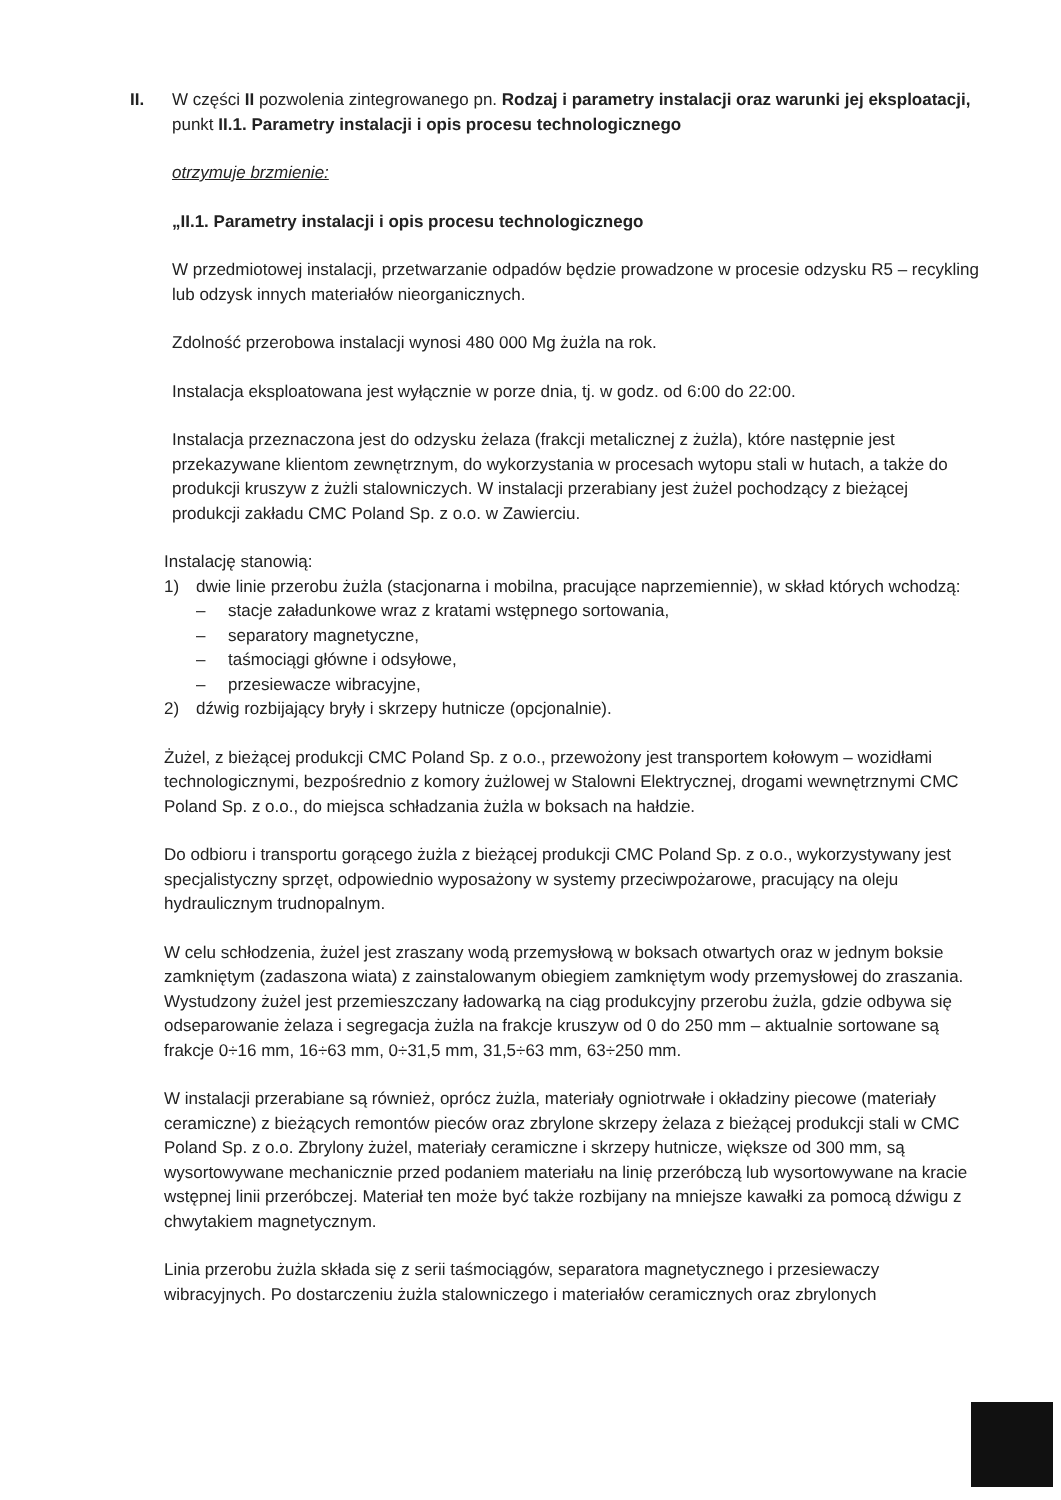II. W części II pozwolenia zintegrowanego pn. Rodzaj i parametry instalacji oraz warunki jej eksploatacji,
punkt II.1. Parametry instalacji i opis procesu technologicznego
otrzymuje brzmienie:
„II.1. Parametry instalacji i opis procesu technologicznego
W przedmiotowej instalacji, przetwarzanie odpadów będzie prowadzone w procesie odzysku R5 – recykling lub odzysk innych materiałów nieorganicznych.
Zdolność przerobowa instalacji wynosi 480 000 Mg żużla na rok.
Instalacja eksploatowana jest wyłącznie w porze dnia, tj. w godz. od 6:00 do 22:00.
Instalacja przeznaczona jest do odzysku żelaza (frakcji metalicznej z żużla), które następnie jest przekazywane klientom zewnętrznym, do wykorzystania w procesach wytopu stali w hutach, a także do produkcji kruszyw z żużli stalowniczych. W instalacji przerabiany jest żużel pochodzący z bieżącej produkcji zakładu CMC Poland Sp. z o.o. w Zawierciu.
Instalację stanowią:
1) dwie linie przerobu żużla (stacjonarna i mobilna, pracujące naprzemiennie), w skład których wchodzą:
– stacje załadunkowe wraz z kratami wstępnego sortowania,
– separatory magnetyczne,
– taśmociągi główne i odsyłowe,
– przesiewacze wibracyjne,
2) dźwig rozbijający bryły i skrzepy hutnicze (opcjonalnie).
Żużel, z bieżącej produkcji CMC Poland Sp. z o.o., przewożony jest transportem kołowym – wozidłami technologicznymi, bezpośrednio z komory żużlowej w Stalowni Elektrycznej, drogami wewnętrznymi CMC Poland Sp. z o.o., do miejsca schładzania żużla w boksach na hałdzie.
Do odbioru i transportu gorącego żużla z bieżącej produkcji CMC Poland Sp. z o.o., wykorzystywany jest specjalistyczny sprzęt, odpowiednio wyposażony w systemy przeciwpożarowe, pracujący na oleju hydraulicznym trudnopalnym.
W celu schłodzenia, żużel jest zraszany wodą przemysłową w boksach otwartych oraz w jednym boksie zamkniętym (zadaszona wiata) z zainstalowanym obiegiem zamkniętym wody przemysłowej do zraszania. Wystudzony żużel jest przemieszczany ładowarką na ciąg produkcyjny przerobu żużla, gdzie odbywa się odseparowanie żelaza i segregacja żużla na frakcje kruszyw od 0 do 250 mm – aktualnie sortowane są frakcje 0÷16 mm, 16÷63 mm, 0÷31,5 mm, 31,5÷63 mm, 63÷250 mm.
W instalacji przerabiane są również, oprócz żużla, materiały ogniotrwałe i okładziny piecowe (materiały ceramiczne) z bieżących remontów pieców oraz zbrylone skrzepy żelaza z bieżącej produkcji stali w CMC Poland Sp. z o.o. Zbrylony żużel, materiały ceramiczne i skrzepy hutnicze, większe od 300 mm, są wysortowywane mechanicznie przed podaniem materiału na linię przeróbczą lub wysortowywane na kracie wstępnej linii przeróbczej. Materiał ten może być także rozbijany na mniejsze kawałki za pomocą dźwigu z chwytakiem magnetycznym.
Linia przerobu żużla składa się z serii taśmociągów, separatora magnetycznego i przesiewaczy wibracyjnych. Po dostarczeniu żużla stalowniczego i materiałów ceramicznych oraz zbrylonych